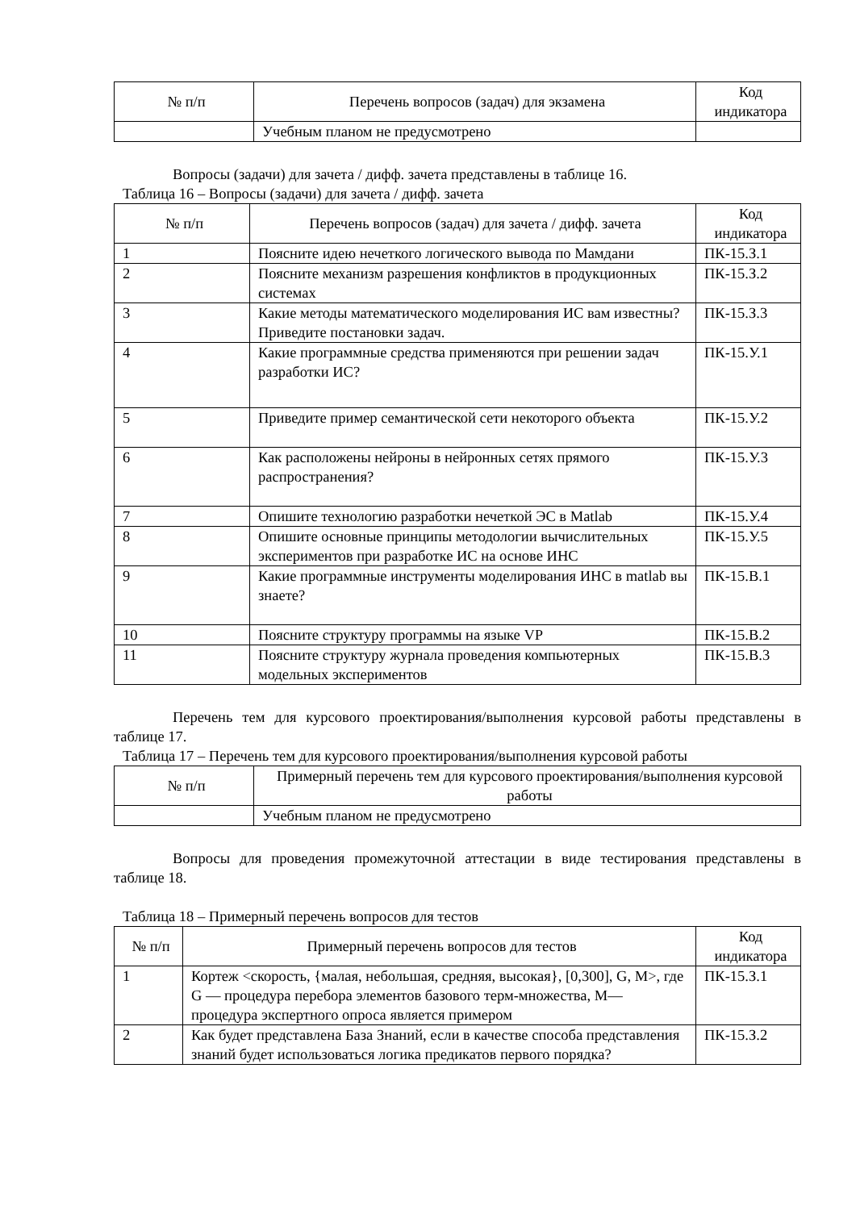| № п/п | Перечень вопросов (задач) для экзамена | Код индикатора |
| --- | --- | --- |
| | Учебным планом не предусмотрено | |
Вопросы (задачи) для зачета / дифф. зачета представлены в таблице 16.
Таблица 16 – Вопросы (задачи) для зачета / дифф. зачета
| № п/п | Перечень вопросов (задач) для зачета / дифф. зачета | Код индикатора |
| --- | --- | --- |
| 1 | Поясните идею нечеткого логического вывода по Мамдани | ПК-15.З.1 |
| 2 | Поясните механизм разрешения конфликтов в продукционных системах | ПК-15.З.2 |
| 3 | Какие методы математического моделирования ИС вам известны? Приведите постановки задач. | ПК-15.З.3 |
| 4 | Какие программные средства применяются при решении задач разработки ИС? | ПК-15.У.1 |
| 5 | Приведите пример семантической сети некоторого объекта | ПК-15.У.2 |
| 6 | Как расположены нейроны в нейронных сетях прямого распространения? | ПК-15.У.3 |
| 7 | Опишите технологию разработки нечеткой ЭС в Matlab | ПК-15.У.4 |
| 8 | Опишите основные принципы методологии вычислительных экспериментов при разработке ИС на основе ИНС | ПК-15.У.5 |
| 9 | Какие программные инструменты моделирования ИНС в matlab вы знаете? | ПК-15.В.1 |
| 10 | Поясните структуру программы на языке VP | ПК-15.В.2 |
| 11 | Поясните структуру журнала проведения компьютерных модельных экспериментов | ПК-15.В.3 |
Перечень тем для курсового проектирования/выполнения курсовой работы представлены в таблице 17.
Таблица 17 – Перечень тем для курсового проектирования/выполнения курсовой работы
| № п/п | Примерный перечень тем для курсового проектирования/выполнения курсовой работы |
| --- | --- |
| | Учебным планом не предусмотрено |
Вопросы для проведения промежуточной аттестации в виде тестирования представлены в таблице 18.
Таблица 18 – Примерный перечень вопросов для тестов
| № п/п | Примерный перечень вопросов для тестов | Код индикатора |
| --- | --- | --- |
| 1 | Кортеж <скорость, {малая, небольшая, средняя, высокая}, [0,300], G, M>, где G — процедура перебора элементов базового терм-множества, M— процедура экспертного опроса является примером | ПК-15.З.1 |
| 2 | Как будет представлена База Знаний, если в качестве способа представления знаний будет использоваться логика предикатов первого порядка? | ПК-15.З.2 |